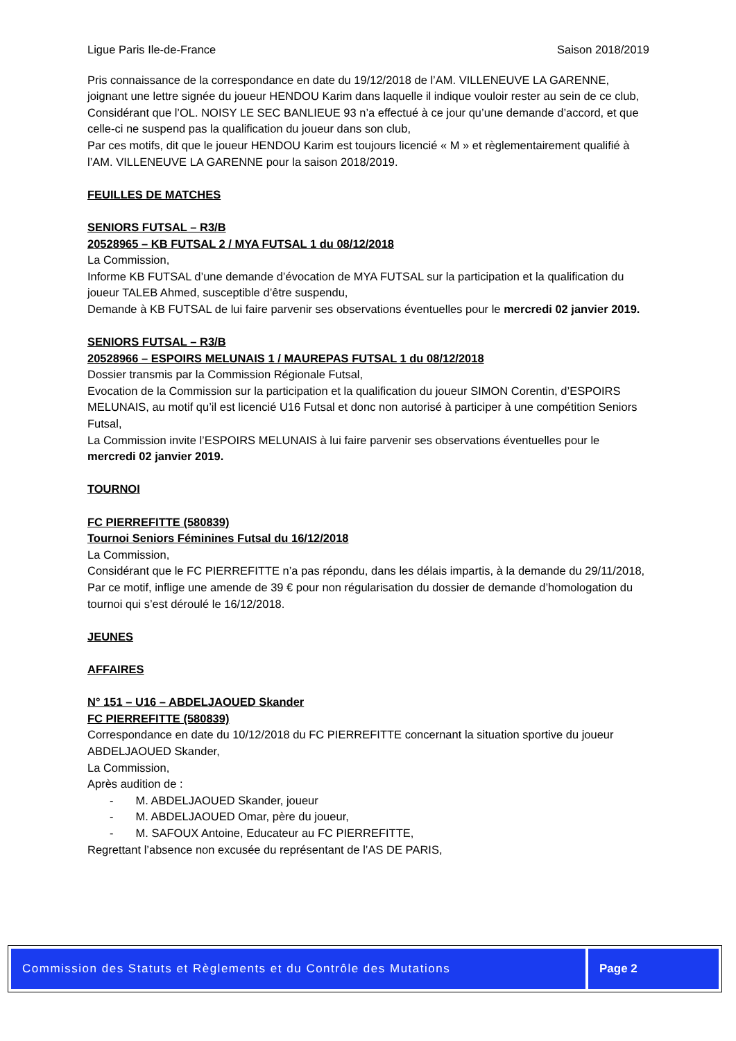Ligue Paris Ile-de-France Saison 2018/2019
Pris connaissance de la correspondance en date du 19/12/2018 de l’AM. VILLENEUVE LA GARENNE, joignant une lettre signée du joueur HENDOU Karim dans laquelle il indique vouloir rester au sein de ce club,
Considérant que l’OL. NOISY LE SEC BANLIEUE 93 n’a effectué à ce jour qu’une demande d’accord, et que celle-ci ne suspend pas la qualification du joueur dans son club,
Par ces motifs, dit que le joueur HENDOU Karim est toujours licencié « M » et règlementairement qualifié à l’AM. VILLENEUVE LA GARENNE pour la saison 2018/2019.
FEUILLES DE MATCHES
SENIORS FUTSAL – R3/B
20528965 – KB FUTSAL 2 / MYA FUTSAL 1 du 08/12/2018
La Commission,
Informe KB FUTSAL d’une demande d’évocation de MYA FUTSAL sur la participation et la qualification du joueur TALEB Ahmed, susceptible d’être suspendu,
Demande à KB FUTSAL de lui faire parvenir ses observations éventuelles pour le mercredi 02 janvier 2019.
SENIORS FUTSAL – R3/B
20528966 – ESPOIRS MELUNAIS 1 / MAUREPAS FUTSAL 1 du 08/12/2018
Dossier transmis par la Commission Régionale Futsal,
Evocation de la Commission sur la participation et la qualification du joueur SIMON Corentin, d’ESPOIRS MELUNAIS, au motif qu’il est licencié U16 Futsal et donc non autorisé à participer à une compétition Seniors Futsal,
La Commission invite l’ESPOIRS MELUNAIS à lui faire parvenir ses observations éventuelles pour le mercredi 02 janvier 2019.
TOURNOI
FC PIERREFITTE (580839)
Tournoi Seniors Féminines Futsal du 16/12/2018
La Commission,
Considérant que le FC PIERREFITTE n’a pas répondu, dans les délais impartis, à la demande du 29/11/2018,
Par ce motif, inflige une amende de 39 € pour non régularisation du dossier de demande d’homologation du tournoi qui s’est déroulé le 16/12/2018.
JEUNES
AFFAIRES
N° 151 – U16 – ABDELJAOUED Skander
FC PIERREFITTE (580839)
Correspondance en date du 10/12/2018 du FC PIERREFITTE concernant la situation sportive du joueur ABDELJAOUED Skander,
La Commission,
Après audition de :
- M. ABDELJAOUED Skander, joueur
- M. ABDELJAOUED Omar, père du joueur,
- M. SAFOUX Antoine, Educateur au FC PIERREFITTE,
Regrettant l’absence non excusée du représentant de l’AS DE PARIS,
Commission des Statuts et Règlements et du Contrôle des Mutations
Page 2